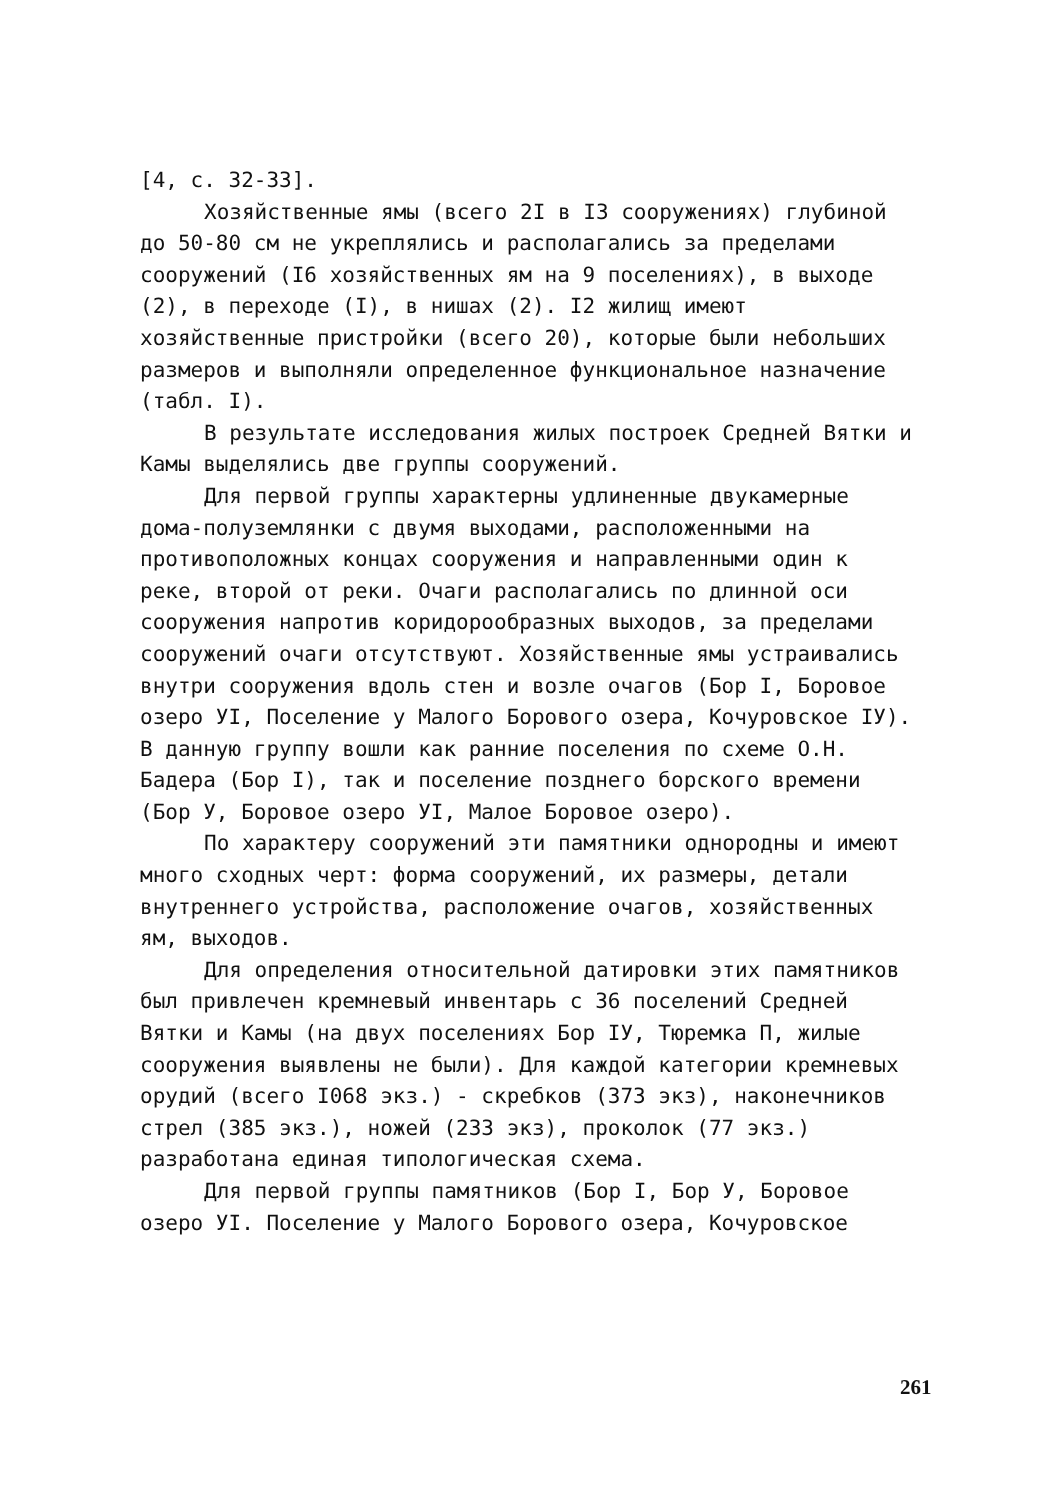[4, с. 32-33].
Хозяйственные ямы (всего 2I в I3 сооружениях) глубиной до 50-80 см не укреплялись и располагались за пределами сооружений (I6 хозяйственных ям на 9 поселениях), в выходе (2), в переходе (I), в нишах (2). I2 жилищ имеют хозяйственные пристройки (всего 20), которые были небольших размеров и выполняли определенное функциональное назначение (табл. I).
В результате исследования жилых построек Средней Вятки и Камы выделялись две группы сооружений.
Для первой группы характерны удлиненные двукамерные дома-полуземлянки с двумя выходами, расположенными на противоположных концах сооружения и направленными один к реке, второй от реки. Очаги располагались по длинной оси сооружения напротив коридорообразных выходов, за пределами сооружений очаги отсутствуют. Хозяйственные ямы устраивались внутри сооружения вдоль стен и возле очагов (Бор I, Боровое озеро УI, Поселение у Малого Борового озера, Кочуровское IУ). В данную группу вошли как ранние поселения по схеме О.Н. Бадера (Бор I), так и поселение позднего борского времени (Бор У, Боровое озеро УI, Малое Боровое озеро).
По характеру сооружений эти памятники однородны и имеют много сходных черт: форма сооружений, их размеры, детали внутреннего устройства, расположение очагов, хозяйственных ям, выходов.
Для определения относительной датировки этих памятников был привлечен кремневый инвентарь с 36 поселений Средней Вятки и Камы (на двух поселениях Бор IУ, Тюремка П, жилые сооружения выявлены не были). Для каждой категории кремневых орудий (всего I068 экз.) - скребков (373 экз), наконечников стрел (385 экз.), ножей (233 экз), проколок (77 экз.) разработана единая типологическая схема.
Для первой группы памятников (Бор I, Бор У, Боровое озеро УI. Поселение у Малого Борового озера, Кочуровское
261